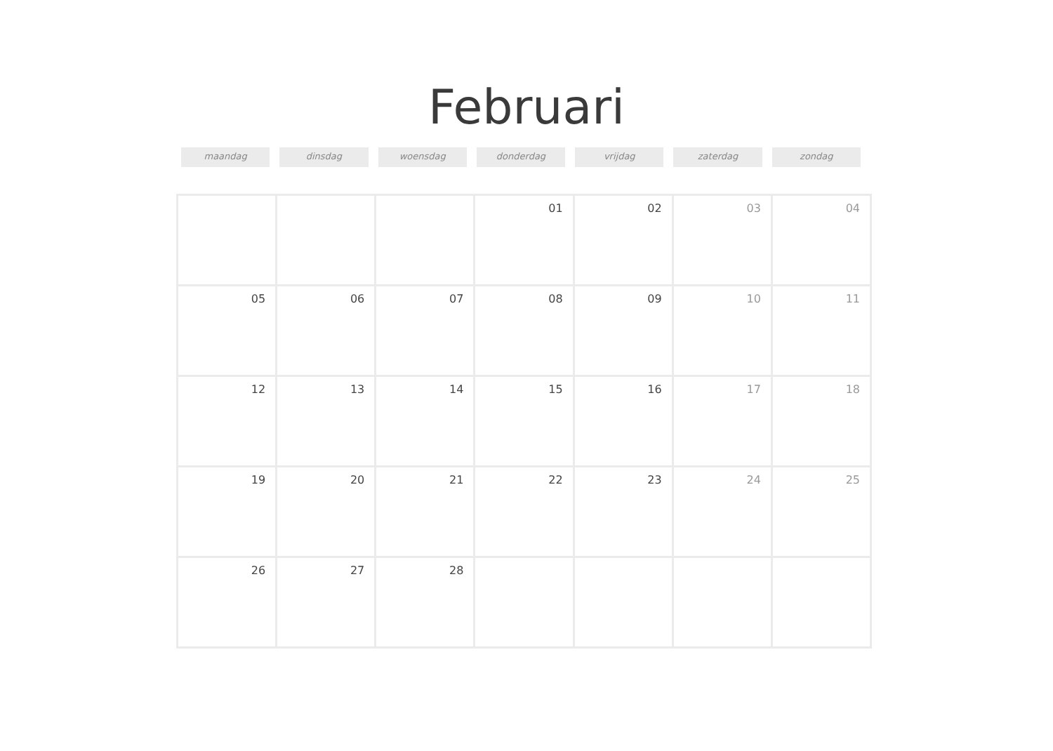Februari
maandag dinsdag woensdag donderdag vrijdag zaterdag zondag
| | | | 01 | 02 | 03 | 04 |
| 05 | 06 | 07 | 08 | 09 | 10 | 11 |
| 12 | 13 | 14 | 15 | 16 | 17 | 18 |
| 19 | 20 | 21 | 22 | 23 | 24 | 25 |
| 26 | 27 | 28 | | | | |